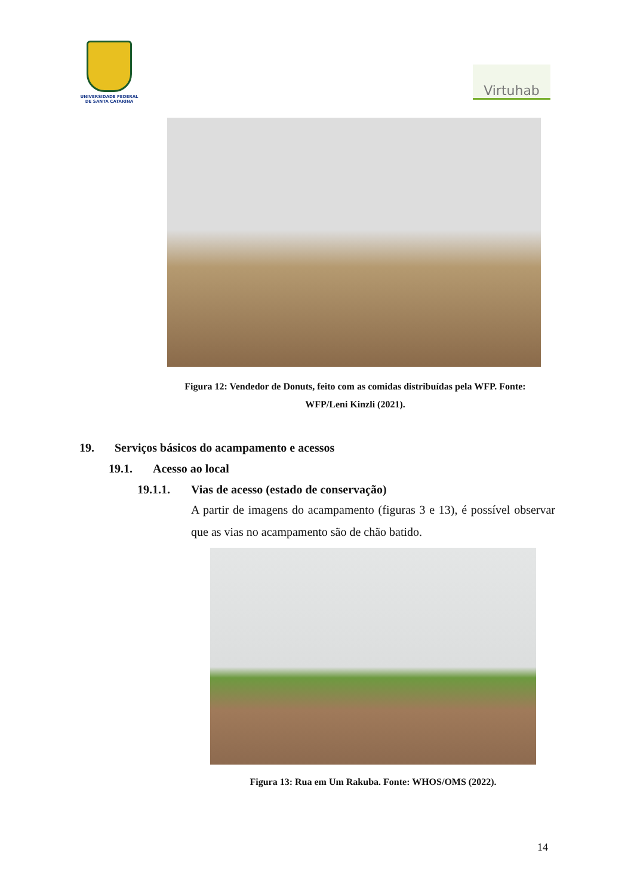UNIVERSIDADE FEDERAL
DE SANTA CATARINA
Virtuhab
Figura 12: Vendedor de Donuts, feito com as comidas distribuídas pela WFP. Fonte: WFP/Leni Kinzli (2021).
19. Serviços básicos do acampamento e acessos
19.1. Acesso ao local
19.1.1. Vias de acesso (estado de conservação)
A partir de imagens do acampamento (figuras 3 e 13), é possível observar que as vias no acampamento são de chão batido.
Figura 13: Rua em Um Rakuba. Fonte: WHOS/OMS (2022).
14